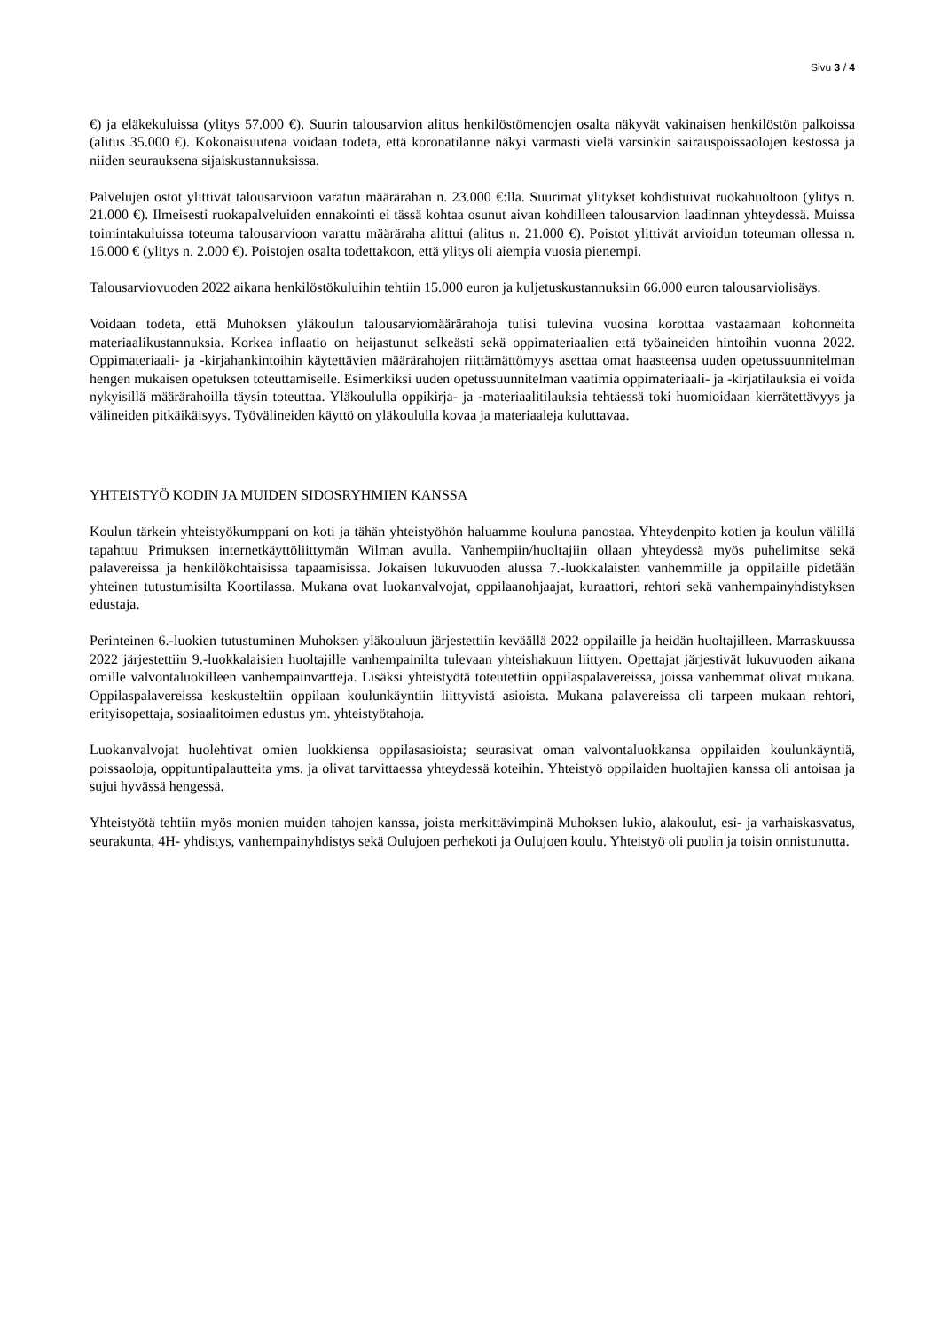Sivu 3 / 4
€) ja eläkekuluissa (ylitys 57.000 €). Suurin talousarvion alitus henkilöstömenojen osalta näkyvät vakinaisen henkilöstön palkoissa (alitus 35.000 €). Kokonaisuutena voidaan todeta, että koronatilanne näkyi varmasti vielä varsinkin sairauspoissaolojen kestossa ja niiden seurauksena sijaiskustannuksissa.
Palvelujen ostot ylittivät talousarvioon varatun määrärahan n. 23.000 €:lla. Suurimat ylitykset kohdistuivat ruokahuoltoon (ylitys n. 21.000 €). Ilmeisesti ruokapalveluiden ennakointi ei tässä kohtaa osunut aivan kohdilleen talousarvion laadinnan yhteydessä. Muissa toimintakuluissa toteuma talousarvioon varattu määräraha alittui (alitus n. 21.000 €). Poistot ylittivät arvioidun toteuman ollessa n. 16.000 € (ylitys n. 2.000 €). Poistojen osalta todettakoon, että ylitys oli aiempia vuosia pienempi.
Talousarviovuoden 2022 aikana henkilöstökuluihin tehtiin 15.000 euron ja kuljetuskustannuksiin 66.000 euron talousarviolisäys.
Voidaan todeta, että Muhoksen yläkoulun talousarviomäärärahoja tulisi tulevina vuosina korottaa vastaamaan kohonneita materiaalikustannuksia. Korkea inflaatio on heijastunut selkeästi sekä oppimateriaalien että työaineiden hintoihin vuonna 2022. Oppimateriaali- ja -kirjahankintoihin käytettävien määrärahojen riittämättömyys asettaa omat haasteensa uuden opetussuunnitelman hengen mukaisen opetuksen toteuttamiselle. Esimerkiksi uuden opetussuunnitelman vaatimia oppimateriaali- ja -kirjatilauksia ei voida nykyisillä määrärahoilla täysin toteuttaa. Yläkoululla oppikirja- ja -materiaalitilauksia tehtäessä toki huomioidaan kierrätettävyys ja välineiden pitkäikäisyys. Työvälineiden käyttö on yläkoululla kovaa ja materiaaleja kuluttavaa.
YHTEISTYÖ KODIN JA MUIDEN SIDOSRYHMIEN KANSSA
Koulun tärkein yhteistyökumppani on koti ja tähän yhteistyöhön haluamme kouluna panostaa. Yhteydenpito kotien ja koulun välillä tapahtuu Primuksen internetkäyttöliittymän Wilman avulla. Vanhempiin/huoltajiin ollaan yhteydessä myös puhelimitse sekä palavereissa ja henkilökohtaisissa tapaamisissa. Jokaisen lukuvuoden alussa 7.-luokkalaisten vanhemmille ja oppilaille pidetään yhteinen tutustumisilta Koortilassa. Mukana ovat luokanvalvojat, oppilaanohjaajat, kuraattori, rehtori sekä vanhempainyhdistyksen edustaja.
Perinteinen 6.-luokien tutustuminen Muhoksen yläkouluun järjestettiin keväällä 2022 oppilaille ja heidän huoltajilleen. Marraskuussa 2022 järjestettiin 9.-luokkalaisien huoltajille vanhempainilta tulevaan yhteishakuun liittyen. Opettajat järjestivät lukuvuoden aikana omille valvontaluokilleen vanhempainvartteja. Lisäksi yhteistyötä toteutettiin oppilaspalavereissa, joissa vanhemmat olivat mukana. Oppilaspalavereissa keskusteltiin oppilaan koulunkäyntiin liittyvistä asioista. Mukana palavereissa oli tarpeen mukaan rehtori, erityisopettaja, sosiaalitoimen edustus ym. yhteistyötahoja.
Luokanvalvojat huolehtivat omien luokkiensa oppilasasioista; seurasivat oman valvontaluokkansa oppilaiden koulunkäyntiä, poissaoloja, oppituntipalautteita yms. ja olivat tarvittaessa yhteydessä koteihin. Yhteistyö oppilaiden huoltajien kanssa oli antoisaa ja sujui hyvässä hengessä.
Yhteistyötä tehtiin myös monien muiden tahojen kanssa, joista merkittävimpinä Muhoksen lukio, alakoulut, esi- ja varhaiskasvatus, seurakunta, 4H- yhdistys, vanhempainyhdistys sekä Oulujoen perhekoti ja Oulujoen koulu. Yhteistyö oli puolin ja toisin onnistunutta.